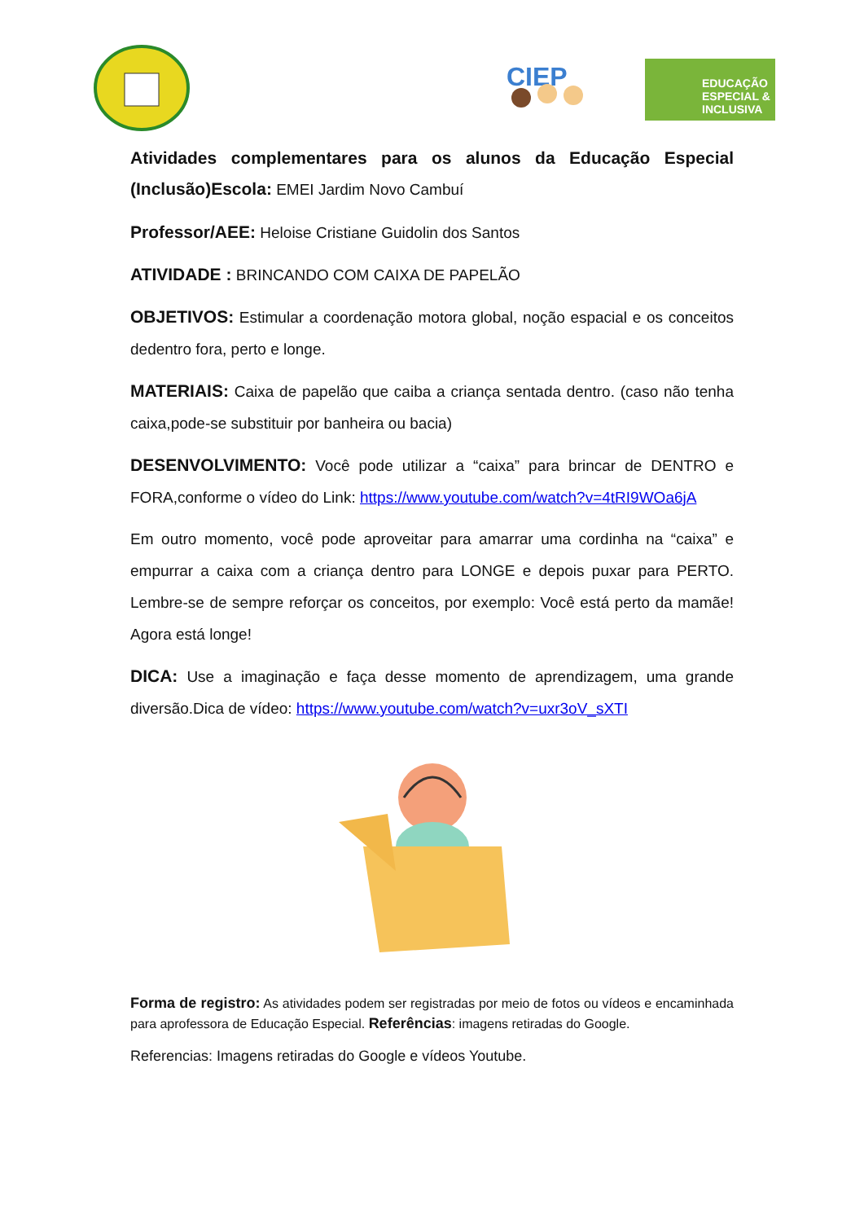CIEP
EDUCAÇÃO ESPECIAL & INCLUSIVA
Atividades complementares para os alunos da Educação Especial (Inclusão)Escola: EMEI Jardim Novo Cambuí
Professor/AEE: Heloise Cristiane Guidolin dos Santos
ATIVIDADE : BRINCANDO COM CAIXA DE PAPELÃO
OBJETIVOS: Estimular a coordenação motora global, noção espacial e os conceitos dedentro fora, perto e longe.
MATERIAIS: Caixa de papelão que caiba a criança sentada dentro. (caso não tenha caixa,pode-se substituir por banheira ou bacia)
DESENVOLVIMENTO: Você pode utilizar a “caixa” para brincar de DENTRO e FORA,conforme o vídeo do Link: https://www.youtube.com/watch?v=4tRI9WOa6jA
Em outro momento, você pode aproveitar para amarrar uma cordinha na “caixa” e empurrar a caixa com a criança dentro para LONGE e depois puxar para PERTO. Lembre-se de sempre reforçar os conceitos, por exemplo: Você está perto da mamãe! Agora está longe!
DICA: Use a imaginação e faça desse momento de aprendizagem, uma grande diversão.Dica de vídeo: https://www.youtube.com/watch?v=uxr3oV_sXTI
Forma de registro: As atividades podem ser registradas por meio de fotos ou vídeos e encaminhada para aprofessora de Educação Especial. Referências: imagens retiradas do Google.
Referencias: Imagens retiradas do Google e vídeos Youtube.